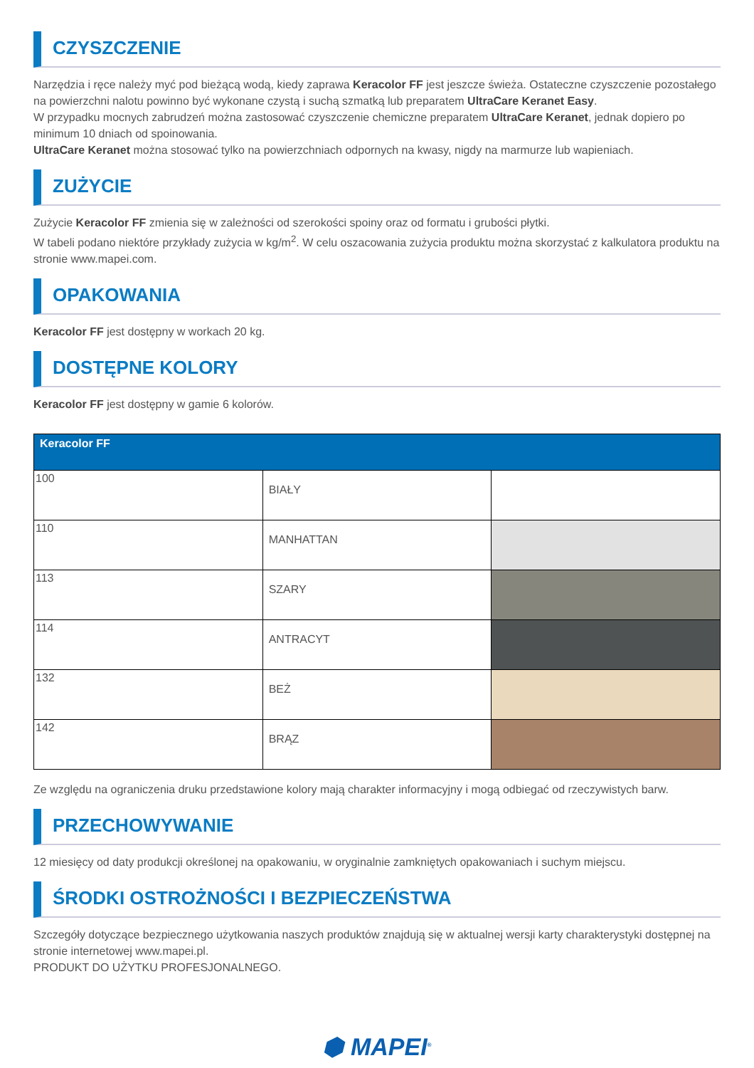CZYSZCZENIE
Narzędzia i ręce należy myć pod bieżącą wodą, kiedy zaprawa Keracolor FF jest jeszcze świeża. Ostateczne czyszczenie pozostałego na powierzchni nalotu powinno być wykonane czystą i suchą szmatką lub preparatem UltraCare Keranet Easy.
W przypadku mocnych zabrudzeń można zastosować czyszczenie chemiczne preparatem UltraCare Keranet, jednak dopiero po minimum 10 dniach od spoinowania.
UltraCare Keranet można stosować tylko na powierzchniach odpornych na kwasy, nigdy na marmurze lub wapieniach.
ZUŻYCIE
Zużycie Keracolor FF zmienia się w zależności od szerokości spoiny oraz od formatu i grubości płytki.
W tabeli podano niektóre przykłady zużycia w kg/m<sup>2</sup>. W celu oszacowania zużycia produktu można skorzystać z kalkulatora produktu na stronie www.mapei.com.
OPAKOWANIA
Keracolor FF jest dostępny w workach 20 kg.
DOSTĘPNE KOLORY
Keracolor FF jest dostępny w gamie 6 kolorów.
| Keracolor FF | | |
| --- | --- | --- |
| 100 | BIAŁY | |
| 110 | MANHATTAN | |
| 113 | SZARY | |
| 114 | ANTRACYT | |
| 132 | BEŻ | |
| 142 | BRĄZ | |
Ze względu na ograniczenia druku przedstawione kolory mają charakter informacyjny i mogą odbiegać od rzeczywistych barw.
PRZECHOWYWANIE
12 miesięcy od daty produkcji określonej na opakowaniu, w oryginalnie zamkniętych opakowaniach i suchym miejscu.
ŚRODKI OSTROŻNOŚCI I BEZPIECZEŃSTWA
Szczegóły dotyczące bezpiecznego użytkowania naszych produktów znajdują się w aktualnej wersji karty charakterystyki dostępnej na stronie internetowej www.mapei.pl.
PRODUKT DO UŻYTKU PROFESJONALNEGO.
⬢ MAPEI<sup>®</sup>